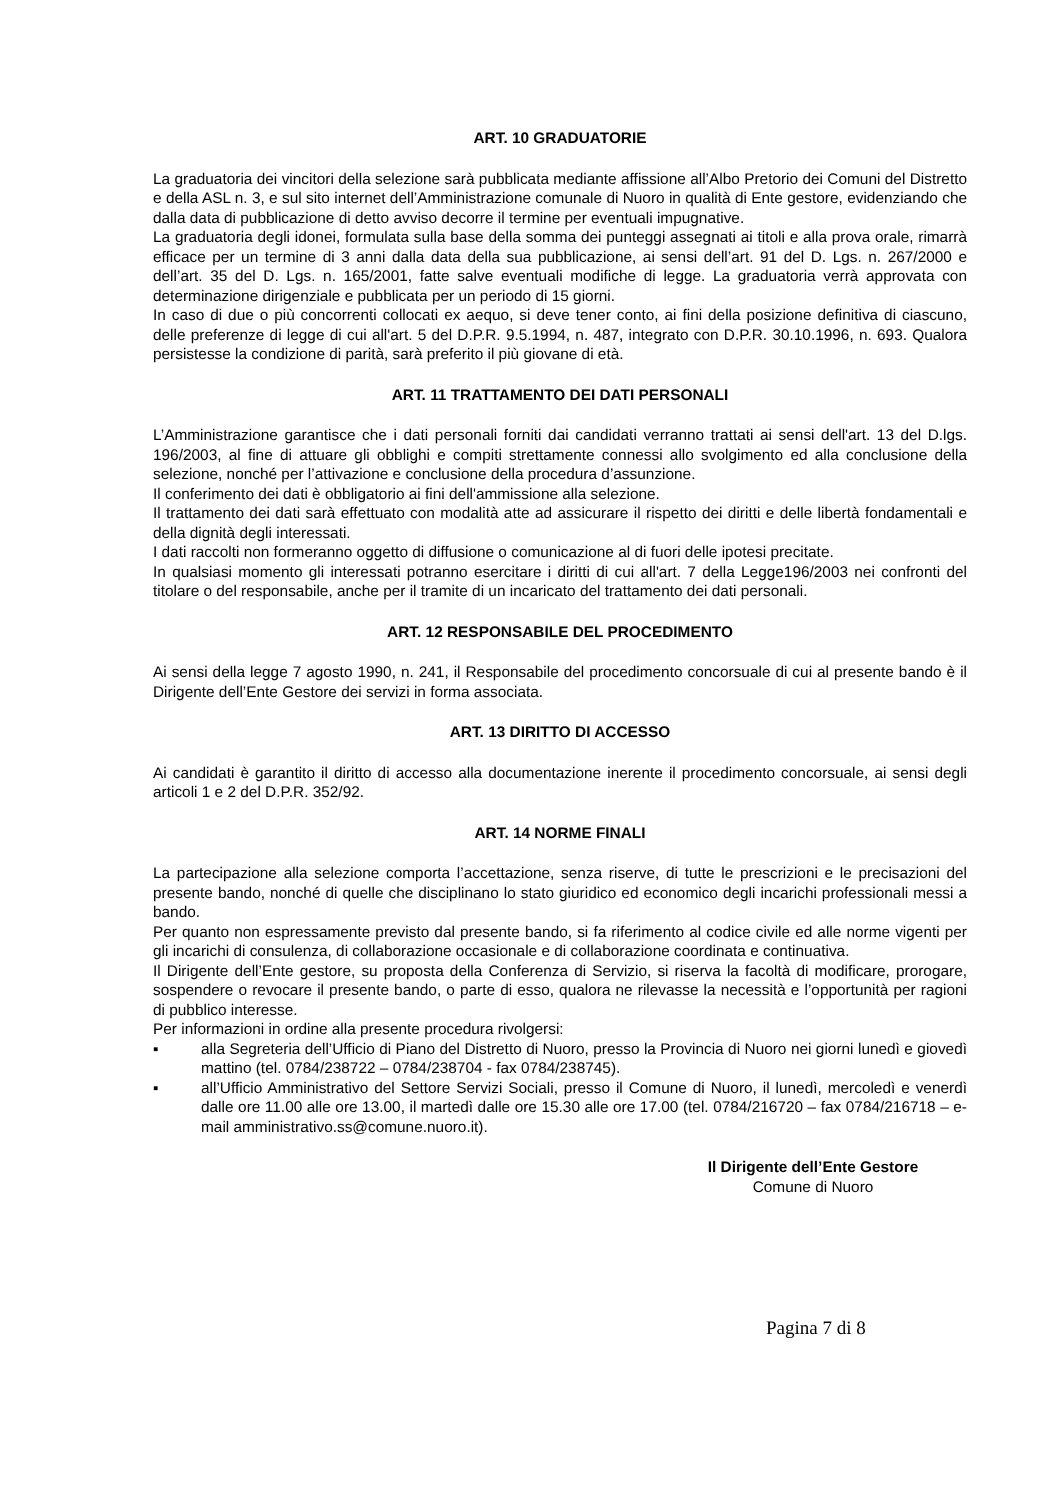ART. 10 GRADUATORIE
La graduatoria dei vincitori della selezione sarà pubblicata mediante affissione all’Albo Pretorio dei Comuni del Distretto e della ASL n. 3, e sul sito internet dell’Amministrazione comunale di Nuoro in qualità di Ente gestore, evidenziando che dalla data di pubblicazione di detto avviso decorre il termine per eventuali impugnative.
La graduatoria degli idonei, formulata sulla base della somma dei punteggi assegnati ai titoli e alla prova orale, rimarrà efficace per un termine di 3 anni dalla data della sua pubblicazione, ai sensi dell’art. 91 del D. Lgs. n. 267/2000 e dell’art. 35 del D. Lgs. n. 165/2001, fatte salve eventuali modifiche di legge. La graduatoria verrà approvata con determinazione dirigenziale e pubblicata per un periodo di 15 giorni.
In caso di due o più concorrenti collocati ex aequo, si deve tener conto, ai fini della posizione definitiva di ciascuno, delle preferenze di legge di cui all'art. 5 del D.P.R. 9.5.1994, n. 487, integrato con D.P.R. 30.10.1996, n. 693. Qualora persistesse la condizione di parità, sarà preferito il più giovane di età.
ART. 11 TRATTAMENTO DEI DATI PERSONALI
L’Amministrazione garantisce che i dati personali forniti dai candidati verranno trattati ai sensi dell'art. 13 del D.lgs. 196/2003, al fine di attuare gli obblighi e compiti strettamente connessi allo svolgimento ed alla conclusione della selezione, nonché per l’attivazione e conclusione della procedura d’assunzione.
Il conferimento dei dati è obbligatorio ai fini dell'ammissione alla selezione.
Il trattamento dei dati sarà effettuato con modalità atte ad assicurare il rispetto dei diritti e delle libertà fondamentali e della dignità degli interessati.
I dati raccolti non formeranno oggetto di diffusione o comunicazione al di fuori delle ipotesi precitate.
In qualsiasi momento gli interessati potranno esercitare i diritti di cui all'art. 7 della Legge196/2003 nei confronti del titolare o del responsabile, anche per il tramite di un incaricato del trattamento dei dati personali.
ART. 12 RESPONSABILE DEL PROCEDIMENTO
Ai sensi della legge 7 agosto 1990, n. 241, il Responsabile del procedimento concorsuale di cui al presente bando è il Dirigente dell’Ente Gestore dei servizi in forma associata.
ART. 13 DIRITTO DI ACCESSO
Ai candidati è garantito il diritto di accesso alla documentazione inerente il procedimento concorsuale, ai sensi degli articoli 1 e 2 del D.P.R. 352/92.
ART. 14 NORME FINALI
La partecipazione alla selezione comporta l’accettazione, senza riserve, di tutte le prescrizioni e le precisazioni del presente bando, nonché di quelle che disciplinano lo stato giuridico ed economico degli incarichi professionali messi a bando.
Per quanto non espressamente previsto dal presente bando, si fa riferimento al codice civile ed alle norme vigenti per gli incarichi di consulenza, di collaborazione occasionale e di collaborazione coordinata e continuativa.
Il Dirigente dell’Ente gestore, su proposta della Conferenza di Servizio, si riserva la facoltà di modificare, prorogare, sospendere o revocare il presente bando, o parte di esso, qualora ne rilevasse la necessità e l’opportunità per ragioni di pubblico interesse.
Per informazioni in ordine alla presente procedura rivolgersi:
▪ alla Segreteria dell’Ufficio di Piano del Distretto di Nuoro, presso la Provincia di Nuoro nei giorni lunedì e giovedì mattino (tel. 0784/238722 – 0784/238704 - fax 0784/238745).
▪ all’Ufficio Amministrativo del Settore Servizi Sociali, presso il Comune di Nuoro, il lunedì, mercoledì e venerdì dalle ore 11.00 alle ore 13.00, il martedì dalle ore 15.30 alle ore 17.00 (tel. 0784/216720 – fax 0784/216718 – e-mail amministrativo.ss@comune.nuoro.it).
Il Dirigente dell’Ente Gestore
Comune di Nuoro
Pagina 7 di 8